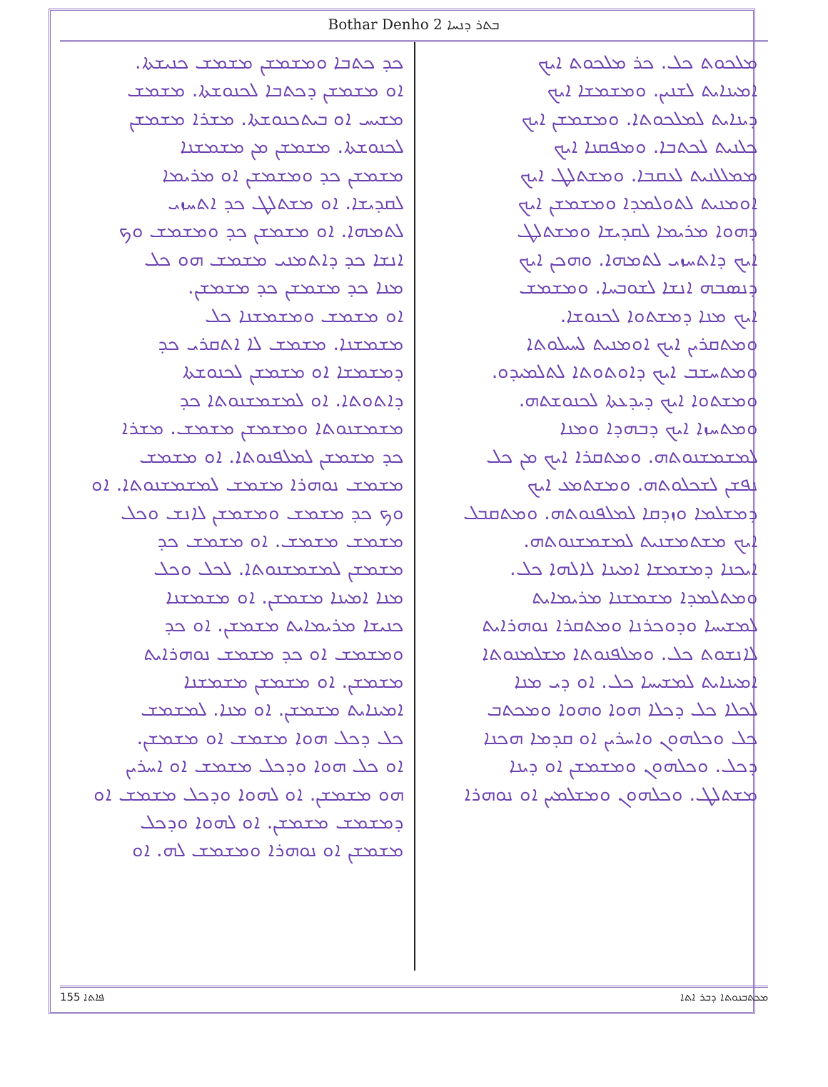Bothar Denho 2 ܒܬܪ ܕܢܚܐ
ܡܠܟܘܬ ܟܠ. ܟܪ ܡܠܟܘܬ ܐܝܟ
ܐܡܝܢܐܝܬ ܠܫܢܝܢ. ܘܡܫܡܫܐ ܐܝܟ
ܕܝܢܐܝܬ ܠܡܠܟܘܬܐ. ܘܡܫܡܫܢ ܐܝܟ
ܟܠܢܝܬ ܠܟܬܒܐ. ܘܡܦܩܢܐ ܐܝܟ
ܡܡܠܠܢܝܬ ܠܥܩܒܐ. ܘܡܫܬܠܛ ܐܝܟ
ܐܘܡܢܝܬ ܠܬܘܠܡܕܐ ܘܡܫܡܫܢ ܐܝܟ
ܕܗܘܐ ܡܪܝܡܐ ܠܩܕܝܫܐ ܘܡܫܬܠܛ
ܐܝܟ ܕܐܬܚܙܝ ܠܬܡܗܐ. ܘܗܟܢ ܐܝܟ
ܕܢܣܒܗ ܐܢܫܐ ܠܫܘܒܚܐ. ܘܡܫܡܫ
ܐܝܟ ܡܢܐ ܕܡܫܬܘܐ ܠܟܢܘܫܐ.
ܘܡܬܩܪܝܢ ܐܝܟ ܐܘܡܢܝܬ ܠܚܝܠܘܬܐ
ܘܡܬܚܫܒ ܐܝܟ ܕܐܘܬܘܬܐ ܠܬܠܡܝܕܘ.
ܘܡܫܬܘܐ ܐܝܟ ܕܝܕܥܬܐ ܠܟܢܘܫܬܗ.
ܘܡܬܚܙܐ ܐܝܟ ܕܒܗܕܐ ܘܡܢܐ
ܠܡܫܡܫܢܘܬܗ. ܘܡܬܩܪܐ ܐܝܟ ܡܢ ܟܠ
ܢܦܫܢ ܠܫܟܠܘܬܗ. ܘܡܫܬܡܥ ܐܝܟ
ܕܡܫܠܡܐ ܘܙܕܩܐ ܠܡܠܦܢܘܬܗ. ܘܡܬܩܒܠ
ܐܝܟ ܡܫܬܡܫܢܝܬ ܠܡܫܡܫܢܘܬܗ.
ܐܝܟܢܐ ܕܡܫܡܫܐ ܐܡܝܢܐ ܠܐܠܗܐ ܟܠ.
ܘܡܬܠܡܕܐ ܡܫܡܫܢܐ ܡܪܝܡܐܝܬ
ܠܡܫܝܚܐ ܘܕܘܟܪܢܐ ܘܡܬܩܪܐ ܢܘܗܪܐܝܬ
ܠܐܢܫܘܬ ܟܠ. ܘܡܠܦܢܘܬܐ ܡܫܠܡܢܘܬܐ
ܐܡܝܢܐܝܬ ܠܡܫܝܚܐ ܟܠ. ܐܘ ܕܝ ܡܢܐ
ܠܟܠܐ ܟܠ ܕܟܠܐ ܗܘܐ ܘܗܘܐ ܘܡܟܬܒ
ܟܠ ܘܟܠܗܘܢ ܘܐܚܪܝܢ ܐܘ ܩܕܡܐ ܗܟܢܐ
ܕܟܠ. ܘܟܠܗܘܢ ܘܡܫܡܫܢ ܐܘ ܕܝܢܐ
ܡܫܬܠܛ. ܘܟܠܗܘܢ ܘܡܫܠܡܝܢ ܐܘ ܢܘܗܪܐ
ܟܕ ܟܬܒܐ ܘܡܫܡܫܢ ܡܫܡܫ ܟܢܝܫܬܐ.
ܐܘ ܡܫܡܫܢ ܕܟܬܒܐ ܠܟܢܘܫܬܐ. ܡܫܡܫ
ܡܫܝܚ ܐܘ ܒܝܬܟܢܘܫܬܐ. ܡܫܪܐ ܡܫܡܫܢ
ܠܟܢܘܫܬܐ. ܡܫܡܫܢ ܡܢ ܡܫܡܫܢܐ
ܡܫܡܫܢ ܟܕ ܘܡܫܡܫܢ ܐܘ ܡܪܝܡܐ
ܠܩܕܝܫܐ. ܐܘ ܡܫܬܠܛ ܟܕ ܐܬܚܙܝ
ܠܬܡܗܐ. ܐܘ ܡܫܡܫܢ ܟܕ ܘܡܫܡܫ ܘܟ
ܐܢܫܐ ܟܕ ܕܐܬܡܢܝ ܡܫܡܫ ܗܘ ܟܠ
ܡܢܐ ܟܕ ܡܫܡܫܢ ܟܕ ܡܫܡܫܢ.
ܐܘ ܡܫܡܫ ܘܡܫܡܫܢܐ ܟܠ
ܡܫܡܫܢܐ. ܡܫܡܫ ܠܐ ܐܬܩܪܝ ܟܕ
ܕܡܫܡܫܐ ܐܘ ܡܫܡܫܢ ܠܟܢܘܫܬܐ
ܕܐܬܘܬܐ. ܐܘ ܠܡܫܡܫܢܘܬܐ ܟܕ
ܡܫܡܫܢܘܬܐ ܘܡܫܡܫܢ ܡܫܡܫ. ܡܫܪܐ
ܟܕ ܡܫܡܫܢ ܠܡܠܦܢܘܬܐ. ܐܘ ܡܫܡܫ
ܡܫܡܫ ܢܘܗܪܐ ܡܫܡܫ ܠܡܫܡܫܢܘܬܐ. ܐܘ
ܘܟ ܟܕ ܡܫܡܫ ܘܡܫܡܫܢ ܠܐܢܫ ܘܟܠ
ܡܫܡܫ ܡܫܡܫ. ܐܘ ܡܫܡܫ ܟܕ
ܡܫܡܫܢ ܠܡܫܡܫܢܘܬܐ. ܠܟܠ ܘܟܠ
ܡܢܐ ܐܡܝܢܐ ܡܫܡܫܢ. ܐܘ ܡܫܡܫܢܐ
ܟܢܝܫܐ ܡܪܝܡܐܝܬ ܡܫܡܫܢ. ܐܘ ܟܕ
ܘܡܫܡܫ ܐܘ ܟܕ ܡܫܡܫ ܢܘܗܪܐܝܬ
ܡܫܡܫܢ. ܐܘ ܡܫܡܫܢ ܡܫܡܫܢܐ
ܐܡܝܢܐܝܬ ܡܫܡܫܢ. ܐܘ ܡܢܐ. ܠܡܫܡܫ
ܟܠ ܕܟܠ ܗܘܐ ܡܫܡܫ ܐܘ ܡܫܡܫܢ.
ܐܘ ܟܠ ܗܘܐ ܘܕܟܠ ܡܫܡܫ ܐܘ ܐܚܪܝܢ
ܗܘ ܡܫܡܫܢ. ܐܘ ܠܗܘܐ ܘܕܟܠ ܡܫܡܫ ܐܘ
ܕܡܫܡܫ ܡܫܡܫܢ. ܐܘ ܠܗܘܐ ܘܕܟܠ
ܡܫܡܫܢ ܐܘ ܢܘܗܪܐ ܘܡܫܡܫ ܠܗ. ܐܘ
155 ܦܐܬܐ ܡܟܬܒܢܘܬܐ ܕܒܪ ܐܬܐ